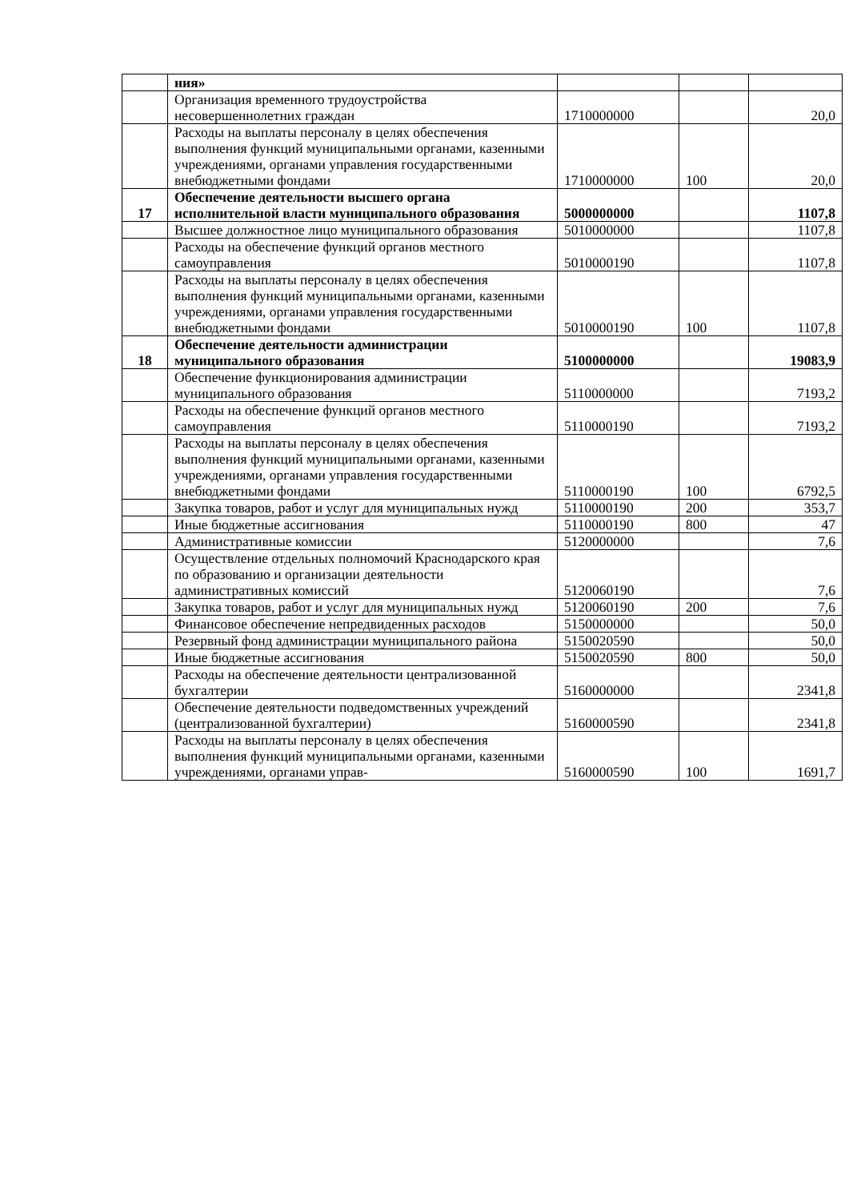| | ния» | | | |
| | Организация временного трудоустройства несовершеннолетних граждан | 1710000000 | | 20,0 |
| | Расходы на выплаты персоналу в целях обеспечения выполнения функций муниципальными органами, казенными учреждениями, органами управления государственными внебюджетными фондами | 1710000000 | 100 | 20,0 |
| 17 | Обеспечение деятельности высшего органа исполнительной власти муниципального образования | 5000000000 | | 1107,8 |
| | Высшее должностное лицо муниципального образования | 5010000000 | | 1107,8 |
| | Расходы на обеспечение функций органов местного самоуправления | 5010000190 | | 1107,8 |
| | Расходы на выплаты персоналу в целях обеспечения выполнения функций муниципальными органами, казенными учреждениями, органами управления государственными внебюджетными фондами | 5010000190 | 100 | 1107,8 |
| 18 | Обеспечение деятельности администрации муниципального образования | 5100000000 | | 19083,9 |
| | Обеспечение функционирования администрации муниципального образования | 5110000000 | | 7193,2 |
| | Расходы на обеспечение функций органов местного самоуправления | 5110000190 | | 7193,2 |
| | Расходы на выплаты персоналу в целях обеспечения выполнения функций муниципальными органами, казенными учреждениями, органами управления государственными внебюджетными фондами | 5110000190 | 100 | 6792,5 |
| | Закупка товаров, работ и услуг для муниципальных нужд | 5110000190 | 200 | 353,7 |
| | Иные бюджетные ассигнования | 5110000190 | 800 | 47 |
| | Административные комиссии | 5120000000 | | 7,6 |
| | Осуществление отдельных полномочий Краснодарского края по образованию и организации деятельности административных комиссий | 5120060190 | | 7,6 |
| | Закупка товаров, работ и услуг для муниципальных нужд | 5120060190 | 200 | 7,6 |
| | Финансовое обеспечение непредвиденных расходов | 5150000000 | | 50,0 |
| | Резервный фонд администрации муниципального района | 5150020590 | | 50,0 |
| | Иные бюджетные ассигнования | 5150020590 | 800 | 50,0 |
| | Расходы на обеспечение деятельности централизованной бухгалтерии | 5160000000 | | 2341,8 |
| | Обеспечение деятельности подведомственных учреждений (централизованной бухгалтерии) | 5160000590 | | 2341,8 |
| | Расходы на выплаты персоналу в целях обеспечения выполнения функций муниципальными органами, казенными учреждениями, органами управ- | 5160000590 | 100 | 1691,7 |